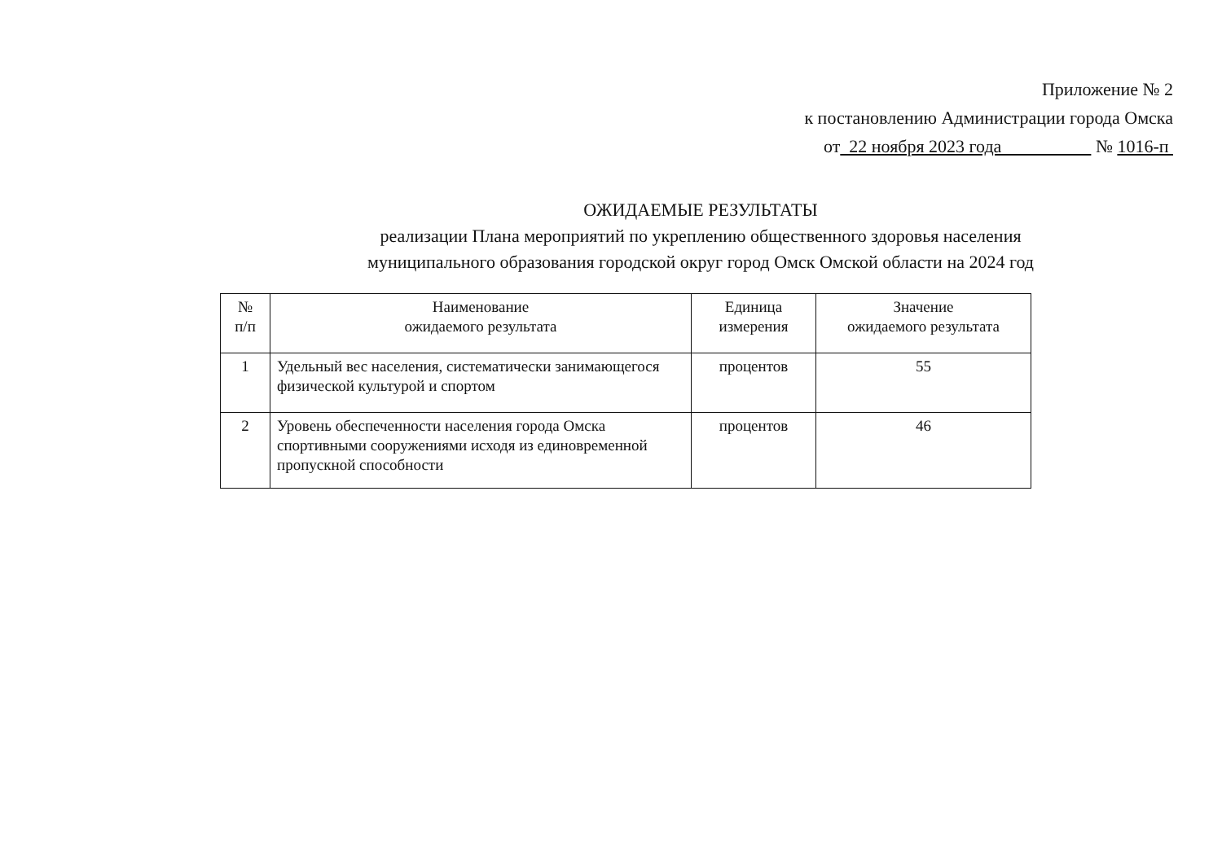Приложение № 2
к постановлению Администрации города Омска
от 22 ноября 2023 года № 1016-п
ОЖИДАЕМЫЕ РЕЗУЛЬТАТЫ
реализации Плана мероприятий по укреплению общественного здоровья населения
муниципального образования городской округ город Омск Омской области на 2024 год
| № п/п | Наименование ожидаемого результата | Единица измерения | Значение ожидаемого результата |
| --- | --- | --- | --- |
| 1 | Удельный вес населения, систематически занимающегося физической культурой и спортом | процентов | 55 |
| 2 | Уровень обеспеченности населения города Омска спортивными сооружениями исходя из единовременной пропускной способности | процентов | 46 |